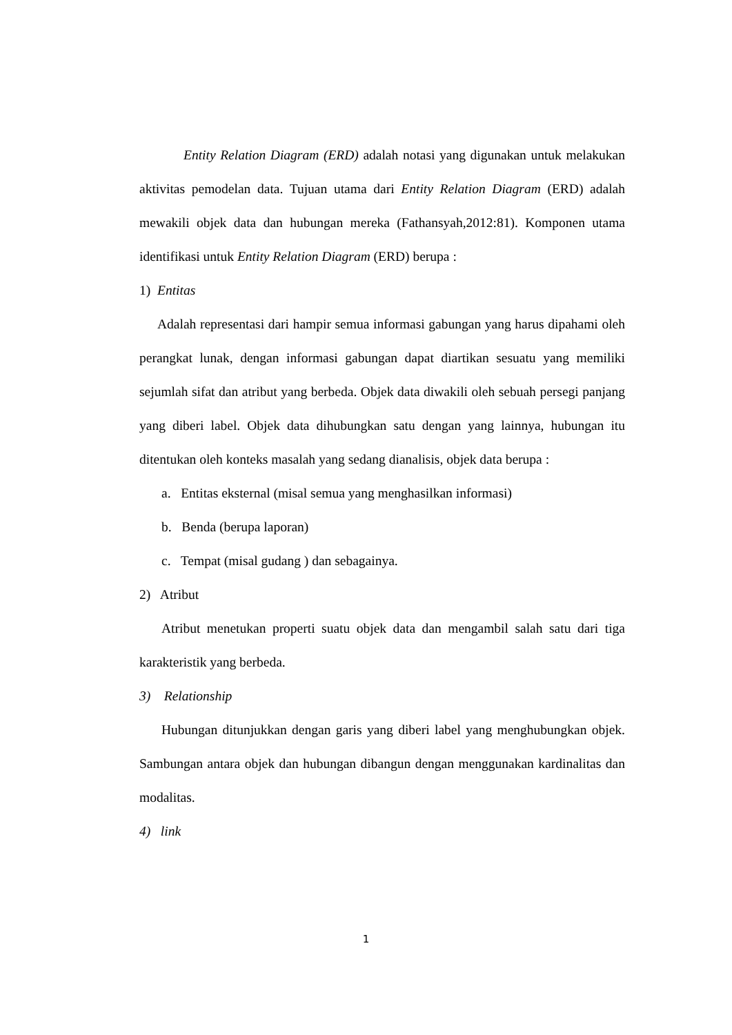Entity Relation Diagram (ERD) adalah notasi yang digunakan untuk melakukan aktivitas pemodelan data. Tujuan utama dari Entity Relation Diagram (ERD) adalah mewakili objek data dan hubungan mereka (Fathansyah,2012:81). Komponen utama identifikasi untuk Entity Relation Diagram (ERD) berupa :
1) Entitas
Adalah representasi dari hampir semua informasi gabungan yang harus dipahami oleh perangkat lunak, dengan informasi gabungan dapat diartikan sesuatu yang memiliki sejumlah sifat dan atribut yang berbeda. Objek data diwakili oleh sebuah persegi panjang yang diberi label. Objek data dihubungkan satu dengan yang lainnya, hubungan itu ditentukan oleh konteks masalah yang sedang dianalisis, objek data berupa :
a. Entitas eksternal (misal semua yang menghasilkan informasi)
b. Benda (berupa laporan)
c. Tempat (misal gudang ) dan sebagainya.
2) Atribut
Atribut menetukan properti suatu objek data dan mengambil salah satu dari tiga karakteristik yang berbeda.
3) Relationship
Hubungan ditunjukkan dengan garis yang diberi label yang menghubungkan objek. Sambungan antara objek dan hubungan dibangun dengan menggunakan kardinalitas dan modalitas.
4) link
1